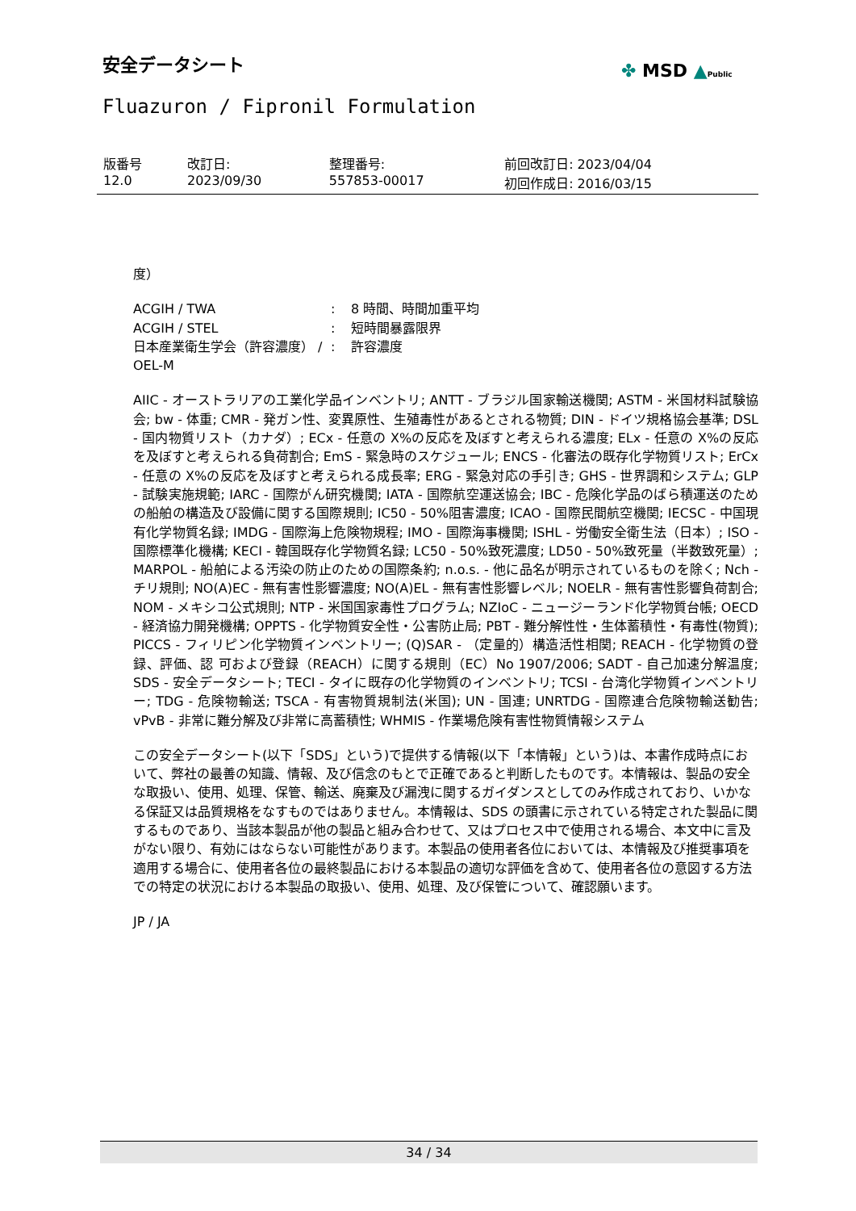安全データシート ✤ MSD ▲Public
Fluazuron / Fipronil Formulation
| 版番号 12.0 | 改訂日: 2023/09/30 | 整理番号: 557853-00017 | 前回改訂日: 2023/04/04 初回作成日: 2016/03/15 |
度）
| ACGIH / TWA | : | 8 時間、時間加重平均 |
| ACGIH / STEL | : | 短時間暴露限界 |
| 日本産業衛生学会（許容濃度） / OEL-M | : | 許容濃度 |
AIIC - オーストラリアの工業化学品インベントリ; ANTT - ブラジル国家輸送機関; ASTM - 米国材料試験協会; bw - 体重; CMR - 発ガン性、変異原性、生殖毒性があるとされる物質; DIN - ドイツ規格協会基準; DSL - 国内物質リスト（カナダ）; ECx - 任意の X%の反応を及ぼすと考えられる濃度; ELx - 任意の X%の反応を及ぼすと考えられる負荷割合; EmS - 緊急時のスケジュール; ENCS - 化審法の既存化学物質リスト; ErCx - 任意の X%の反応を及ぼすと考えられる成長率; ERG - 緊急対応の手引き; GHS - 世界調和システム; GLP - 試験実施規範; IARC - 国際がん研究機関; IATA - 国際航空運送協会; IBC - 危険化学品のばら積運送のための船舶の構造及び設備に関する国際規則; IC50 - 50%阻害濃度; ICAO - 国際民間航空機関; IECSC - 中国現有化学物質名録; IMDG - 国際海上危険物規程; IMO - 国際海事機関; ISHL - 労働安全衛生法（日本）; ISO - 国際標準化機構; KECI - 韓国既存化学物質名録; LC50 - 50%致死濃度; LD50 - 50%致死量（半数致死量）; MARPOL - 船舶による汚染の防止のための国際条約; n.o.s. - 他に品名が明示されているものを除く; Nch - チリ規則; NO(A)EC - 無有害性影響濃度; NO(A)EL - 無有害性影響レベル; NOELR - 無有害性影響負荷割合; NOM - メキシコ公式規則; NTP - 米国国家毒性プログラム; NZIoC - ニュージーランド化学物質台帳; OECD - 経済協力開発機構; OPPTS - 化学物質安全性・公害防止局; PBT - 難分解性性・生体蓄積性・有毒性(物質); PICCS - フィリピン化学物質インベントリー; (Q)SAR - （定量的）構造活性相関; REACH - 化学物質の登録、評価、認 可および登録（REACH）に関する規則（EC）No 1907/2006; SADT - 自己加速分解温度; SDS - 安全データシート; TECI - タイに既存の化学物質のインベントリ; TCSI - 台湾化学物質インベントリー; TDG - 危険物輸送; TSCA - 有害物質規制法(米国); UN - 国連; UNRTDG - 国際連合危険物輸送勧告; vPvB - 非常に難分解及び非常に高蓄積性; WHMIS - 作業場危険有害性物質情報システム
この安全データシート(以下「SDS」という)で提供する情報(以下「本情報」という)は、本書作成時点において、弊社の最善の知識、情報、及び信念のもとで正確であると判断したものです。本情報は、製品の安全な取扱い、使用、処理、保管、輸送、廃棄及び漏洩に関するガイダンスとしてのみ作成されており、いかなる保証又は品質規格をなすものではありません。本情報は、SDS の頭書に示されている特定された製品に関するものであり、当該本製品が他の製品と組み合わせて、又はプロセス中で使用される場合、本文中に言及がない限り、有効にはならない可能性があります。本製品の使用者各位においては、本情報及び推奨事項を適用する場合に、使用者各位の最終製品における本製品の適切な評価を含めて、使用者各位の意図する方法での特定の状況における本製品の取扱い、使用、処理、及び保管について、確認願います。
JP / JA
34 / 34